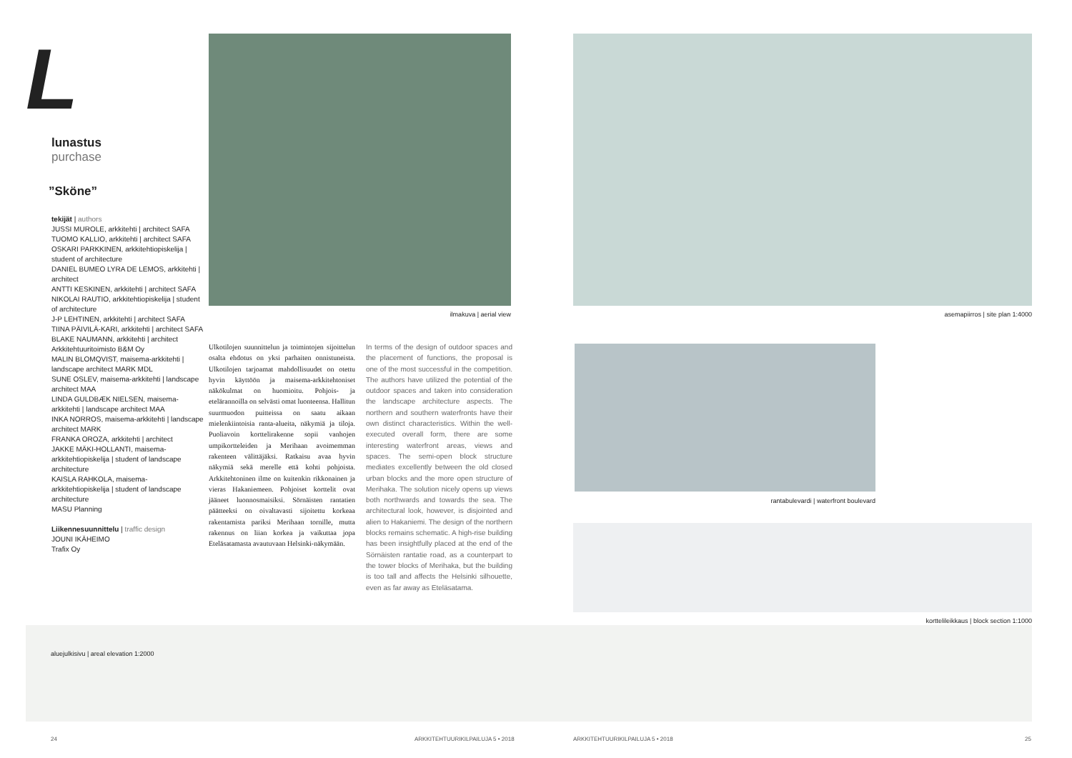L
lunastus
purchase
”Sköne”
tekijät | authors
JUSSI MUROLE, arkkitehti | architect SAFA
TUOMO KALLIO, arkkitehti | architect SAFA
OSKARI PARKKINEN, arkkitehtiopiskelija | student of architecture
DANIEL BUMEO LYRA DE LEMOS, arkkitehti | architect
ANTTI KESKINEN, arkkitehti | architect SAFA
NIKOLAI RAUTIO, arkkitehtiopiskelija | student of architecture
J-P LEHTINEN, arkkitehti | architect SAFA
TIINA PÄIVILÄ-KARI, arkkitehti | architect SAFA
BLAKE NAUMANN, arkkitehti | architect Arkkitehtuuritoimisto B&M Oy
MALIN BLOMQVIST, maisema-arkkitehti | landscape architect MARK MDL
SUNE OSLEV, maisema-arkkitehti | landscape architect MAA
LINDA GULDBÆK NIELSEN, maisema-arkkitehti | landscape architect MAA
INKA NORROS, maisema-arkkitehti | landscape architect MARK
FRANKA OROZA, arkkitehti | architect
JAKKE MÄKI-HOLLANTI, maisema-arkkitehtiopiskelija | student of landscape architecture
KAISLA RAHKOLA, maisema-arkkitehtiopiskelija | student of landscape architecture
MASU Planning
Liikennesuunnittelu | traffic design
JOUNI IKÄHEIMO
Trafix Oy
ilmakuva | aerial view asemapiirros | site plan 1:4000
Ulkotilojen suunnittelun ja toimintojen sijoittelun osalta ehdotus on yksi parhaiten onnistuneista. Ulkotilojen tarjoamat mahdollisuudet on otettu hyvin käyttöön ja maisema-arkkitehtoniset näkökulmat on huomioitu. Pohjois- ja etelärannoilla on selvästi omat luonteensa. Hallitun suurmuodon puitteissa on saatu aikaan mielenkiintoisia ranta-alueita, näkymiä ja tiloja. Puoliavoin korttelirakenne sopii vanhojen umpikortteleiden ja Merihaan avoimemman rakenteen välittäjäksi. Ratkaisu avaa hyvin näkymiä sekä merelle että kohti pohjoista. Arkkitehtoninen ilme on kuitenkin rikkonainen ja vieras Hakaniemeen. Pohjoiset korttelit ovat jääneet luonnosmaisiksi. Sörnäisten rantatien päätteeksi on oivaltavasti sijoitettu korkeaa rakentamista pariksi Merihaan tornille, mutta rakennus on liian korkea ja vaikuttaa jopa Eteläsatamasta avautuvaan Helsinki-näkymään.
In terms of the design of outdoor spaces and the placement of functions, the proposal is one of the most successful in the competition. The authors have utilized the potential of the outdoor spaces and taken into consideration the landscape architecture aspects. The northern and southern waterfronts have their own distinct characteristics. Within the well-executed overall form, there are some interesting waterfront areas, views and spaces. The semi-open block structure mediates excellently between the old closed urban blocks and the more open structure of Merihaka. The solution nicely opens up views both northwards and towards the sea. The architectural look, however, is disjointed and alien to Hakaniemi. The design of the northern blocks remains schematic. A high-rise building has been insightfully placed at the end of the Sörnäisten rantatie road, as a counterpart to the tower blocks of Merihaka, but the building is too tall and affects the Helsinki silhouette, even as far away as Eteläsatama.
rantabulevardi | waterfront boulevard
korttelileikkaus | block section 1:1000
aluejulkisivu | areal elevation 1:2000
24
ARKKITEHTUURIKILPAILUJA 5 • 2018
ARKKITEHTUURIKILPAILUJA 5 • 2018
25